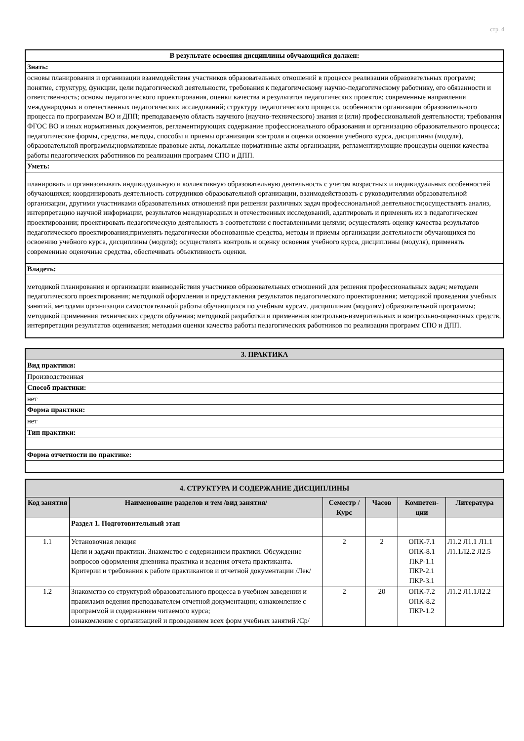стр. 4
| В результате освоения дисциплины обучающийся должен: |
| --- |
| Знать: |
| основы планирования и организации взаимодействия участников образовательных отношений в процессе реализации образовательных программ; понятие, структуру, функции, цели педагогической деятельности, требования к педагогическому научно-педагогическому работнику, его обязанности и ответственность; основы педагогического проектирования, оценки качества и результатов педагогических проектов; современные направления международных и отечественных педагогических исследований; структуру педагогического процесса, особенности организации образовательного процесса по программам ВО и ДПП; преподаваемую область научного (научно-технического) знания и (или) профессиональной деятельности; требования ФГОС ВО и иных нормативных документов, регламентирующих содержание профессионального образования и организацию образовательного процесса; педагогические формы, средства, методы, способы и приемы организации контроля и оценки освоения учебного курса, дисциплины (модуля), образовательной программы;нормативные правовые акты, локальные нормативные акты организации, регламентирующие процедуры оценки качества работы педагогических работников по реализации программ СПО и ДПП. |
| Уметь: |
| планировать и организовывать индивидуальную и коллективную образовательную деятельность с учетом возрастных и индивидуальных особенностей обучающихся; координировать деятельность сотрудников образовательной организации, взаимодействовать с руководителями образовательной организации, другими участниками образовательных отношений при решении различных задач профессиональной деятельности;осуществлять анализ, интерпретацию научной информации, результатов международных и отечественных исследований, адаптировать и применять их в педагогическом проектировании; проектировать педагогическую деятельность в соответствии с поставленными целями; осуществлять оценку качества результатов педагогического проектирования;применять педагогически обоснованные средства, методы и приемы организации деятельности обучающихся по освоению учебного курса, дисциплины (модуля); осуществлять контроль и оценку освоения учебного курса, дисциплины (модуля), применять современные оценочные средства, обеспечивать объективность оценки. |
| Владеть: |
| методикой планирования и организации взаимодействия участников образовательных отношений для решения профессиональных задач; методами педагогического проектирования; методикой оформления и представления результатов педагогического проектирования; методикой проведения учебных занятий, методами организации самостоятельной работы обучающихся по учебным курсам, дисциплинам (модулям) образовательной программы; методикой применения технических средств обучения; методикой разработки и применения контрольно-измерительных и контрольно-оценочных средств, интерпретации результатов оценивания; методами оценки качества работы педагогических работников по реализации программ СПО и ДПП. |
| 3. ПРАКТИКА |
| --- |
| Вид практики: |
| Производственная |
| Способ практики: |
| нет |
| Форма практики: |
| нет |
| Тип практики: |
| Форма отчетности по практике: |
| 4. СТРУКТУРА И СОДЕРЖАНИЕ ДИСЦИПЛИНЫ | | | | | |
| --- | --- | --- | --- | --- | --- |
| Код занятия | Наименование разделов и тем /вид занятия/ | Семестр / Курс | Часов | Компетен-ции | Литература |
| | Раздел 1. Подготовительный этап | | | | |
| 1.1 | Установочная лекция Цели и задачи практики. Знакомство с содержанием практики. Обсуждение вопросов оформления дневника практика и ведения отчета практиканта. Критерии и требования к работе практикантов и отчетной документации /Лек/ | 2 | 2 | ОПК-7.1 ОПК-8.1 ПКР-1.1 ПКР-2.1 ПКР-3.1 | Л1.2 Л1.1 Л1.1 Л1.1Л2.2 Л2.5 |
| 1.2 | Знакомство со структурой образовательного процесса в учебном заведении и правилами ведения преподавателем отчетной документации; ознакомление с программой и содержанием читаемого курса; ознакомление с организацией и проведением всех форм учебных занятий /Ср/ | 2 | 20 | ОПК-7.2 ОПК-8.2 ПКР-1.2 | Л1.2 Л1.1Л2.2 |